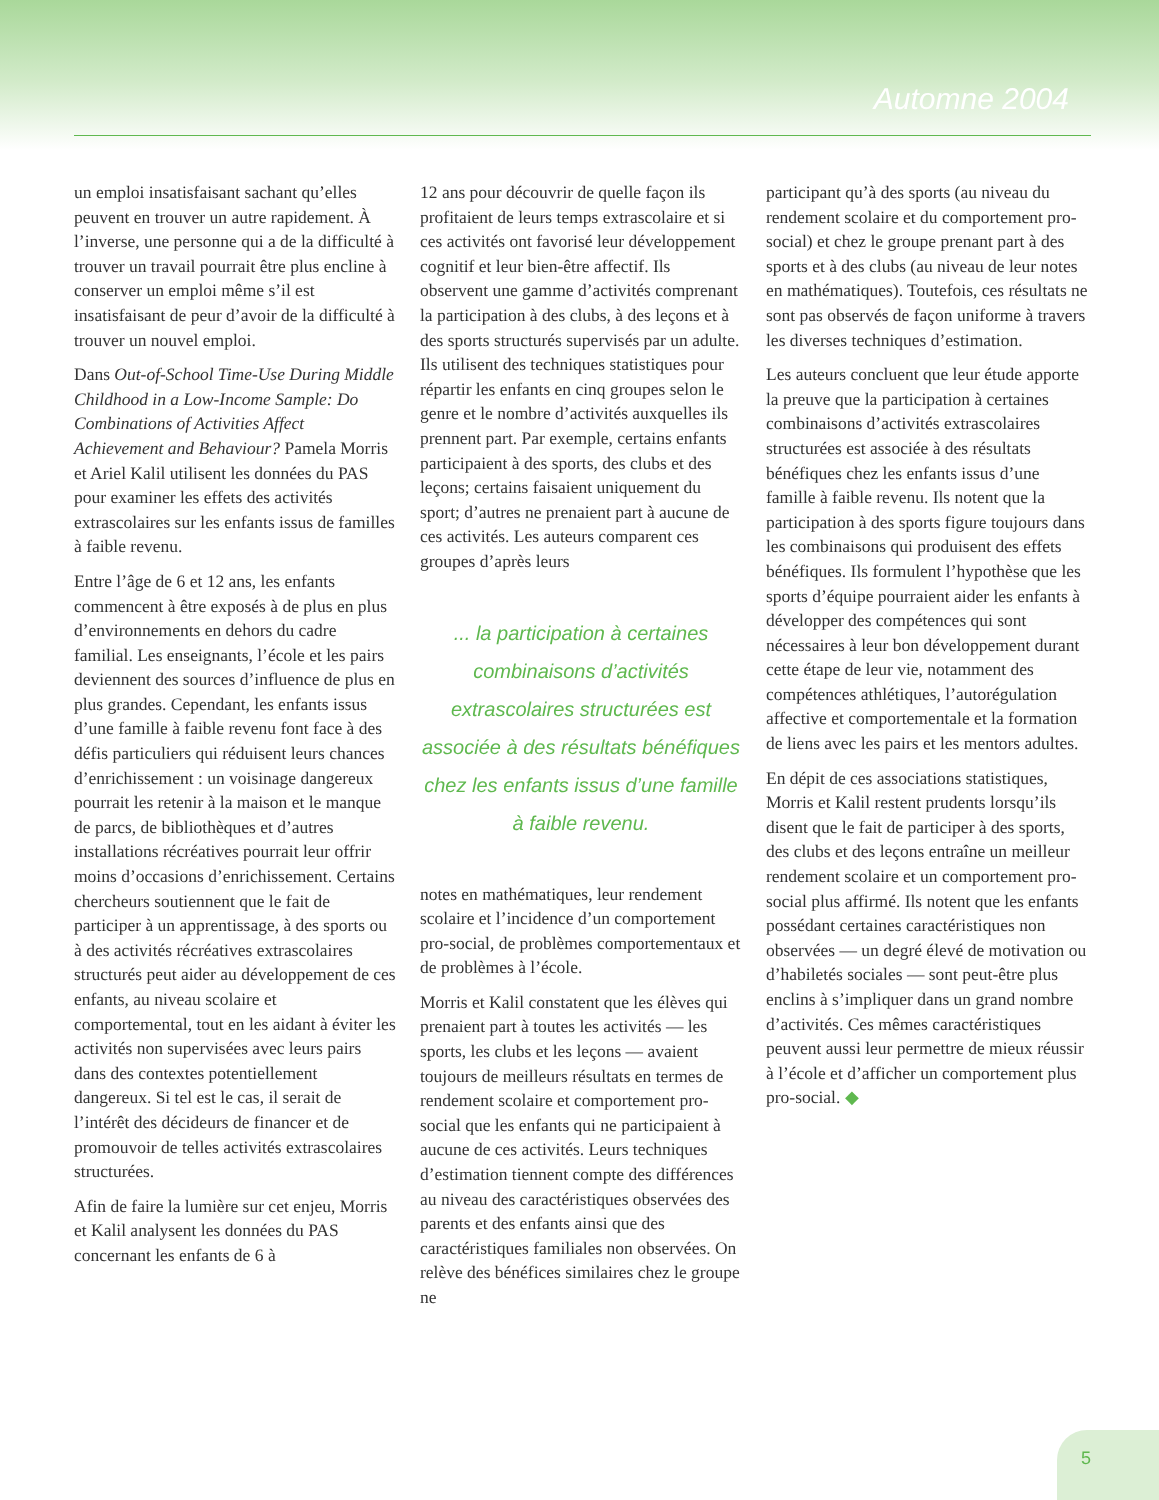Automne 2004
un emploi insatisfaisant sachant qu’elles peuvent en trouver un autre rapidement. À l’inverse, une personne qui a de la difficulté à trouver un travail pourrait être plus encline à conserver un emploi même s’il est insatisfaisant de peur d’avoir de la difficulté à trouver un nouvel emploi.
Dans Out-of-School Time-Use During Middle Childhood in a Low-Income Sample: Do Combinations of Activities Affect Achievement and Behaviour? Pamela Morris et Ariel Kalil utilisent les données du PAS pour examiner les effets des activités extrascolaires sur les enfants issus de familles à faible revenu.
Entre l’âge de 6 et 12 ans, les enfants commencent à être exposés à de plus en plus d’environnements en dehors du cadre familial. Les enseignants, l’école et les pairs deviennent des sources d’influence de plus en plus grandes. Cependant, les enfants issus d’une famille à faible revenu font face à des défis particuliers qui réduisent leurs chances d’enrichissement : un voisinage dangereux pourrait les retenir à la maison et le manque de parcs, de bibliothèques et d’autres installations récréatives pourrait leur offrir moins d’occasions d’enrichissement. Certains chercheurs soutiennent que le fait de participer à un apprentissage, à des sports ou à des activités récréatives extrascolaires structurés peut aider au développement de ces enfants, au niveau scolaire et comportemental, tout en les aidant à éviter les activités non supervisées avec leurs pairs dans des contextes potentiellement dangereux. Si tel est le cas, il serait de l’intérêt des décideurs de financer et de promouvoir de telles activités extrascolaires structurées.
Afin de faire la lumière sur cet enjeu, Morris et Kalil analysent les données du PAS concernant les enfants de 6 à
12 ans pour découvrir de quelle façon ils profitaient de leurs temps extrascolaire et si ces activités ont favorisé leur développement cognitif et leur bien-être affectif. Ils observent une gamme d’activités comprenant la participation à des clubs, à des leçons et à des sports structurés supervisés par un adulte. Ils utilisent des techniques statistiques pour répartir les enfants en cinq groupes selon le genre et le nombre d’activités auxquelles ils prennent part. Par exemple, certains enfants participaient à des sports, des clubs et des leçons; certains faisaient uniquement du sport; d’autres ne prenaient part à aucune de ces activités. Les auteurs comparent ces groupes d’après leurs
... la participation à certaines combinaisons d’activités extrascolaires structurées est associée à des résultats bénéfiques chez les enfants issus d’une famille à faible revenu.
notes en mathématiques, leur rendement scolaire et l’incidence d’un comportement pro-social, de problèmes comportementaux et de problèmes à l’école.
Morris et Kalil constatent que les élèves qui prenaient part à toutes les activités — les sports, les clubs et les leçons — avaient toujours de meilleurs résultats en termes de rendement scolaire et comportement pro-social que les enfants qui ne participaient à aucune de ces activités. Leurs techniques d’estimation tiennent compte des différences au niveau des caractéristiques observées des parents et des enfants ainsi que des caractéristiques familiales non observées. On relève des bénéfices similaires chez le groupe ne
participant qu’à des sports (au niveau du rendement scolaire et du comportement pro-social) et chez le groupe prenant part à des sports et à des clubs (au niveau de leur notes en mathématiques). Toutefois, ces résultats ne sont pas observés de façon uniforme à travers les diverses techniques d’estimation.
Les auteurs concluent que leur étude apporte la preuve que la participation à certaines combinaisons d’activités extrascolaires structurées est associée à des résultats bénéfiques chez les enfants issus d’une famille à faible revenu. Ils notent que la participation à des sports figure toujours dans les combinaisons qui produisent des effets bénéfiques. Ils formulent l’hypothèse que les sports d’équipe pourraient aider les enfants à développer des compétences qui sont nécessaires à leur bon développement durant cette étape de leur vie, notamment des compétences athlétiques, l’autorégulation affective et comportementale et la formation de liens avec les pairs et les mentors adultes.
En dépit de ces associations statistiques, Morris et Kalil restent prudents lorsqu’ils disent que le fait de participer à des sports, des clubs et des leçons entraîne un meilleur rendement scolaire et un comportement pro-social plus affirmé. Ils notent que les enfants possédant certaines caractéristiques non observées — un degré élevé de motivation ou d’habiletés sociales — sont peut-être plus enclins à s’impliquer dans un grand nombre d’activités. Ces mêmes caractéristiques peuvent aussi leur permettre de mieux réussir à l’école et d’afficher un comportement plus pro-social. ◆
5